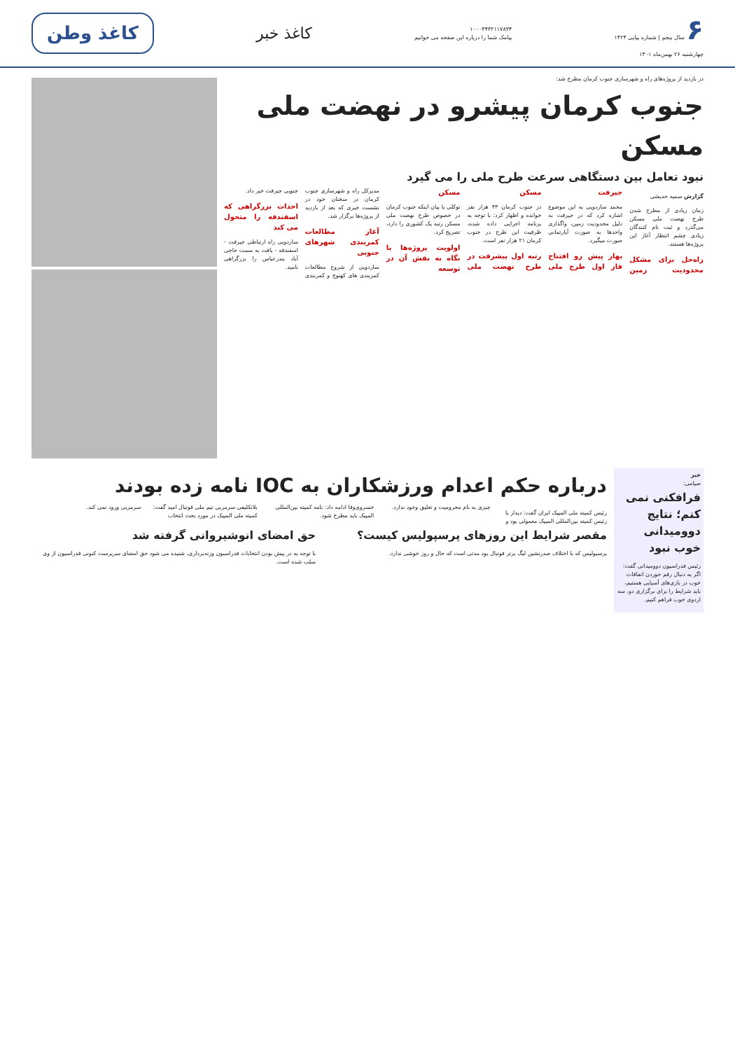۶ سال پنجم | شماره پیاپی ۱۴۲۴
چهارشنبه ۲۶ بهمن‌ماه ۱۴۰۱
۱۰۰۰۳۴۳۲۱۱۷۸۳۴
پیامک شما را درباره این صفحه می خوانیم
کاغذ خبر
کاغذ وطن
در بازدید از پروژه‌های راه و شهرسازی جنوب کرمان مطرح شد:
جنوب کرمان پیشرو در نهضت ملی مسکن
نبود تعامل بین دستگاهی سرعت طرح ملی را می گیرد
گزارش سمیه خدیشی
زمان زیادی از مطرح شدن طرح نهضت ملی مسکن می‌گذرد و ثبت نام کنندگان زیادی چشم انتظار آغاز این پروژه‌ها هستند.
راه‌حل برای مشکل محدودیت زمین جیرفت
محمد ساردویی به این موضوع اشاره کرد که در جیرفت به دلیل محدودیت زمین، واگذاری واحدها به صورت آپارتمانی صورت میگیرد.
بهار پیش رو افتتاح فاز اول طرح ملی مسکن
در جنوب کرمان ۳۳ هزار نفر خوانده و اظهار کرد: با توجه به برنامه اجرایی داده شده، ظرفیت این طرح در جنوب کرمان ۲۱ هزار نفر است.
رتبه اول پیشرفت در طرح نهضت ملی مسکن
توکلی با بیان اینکه جنوب کرمان در خصوص طرح نهضت ملی مسکن رتبه یک کشوری را دارد، تصریح کرد.
اولویت پروژه‌ها با نگاه به نقش آن در توسعه
مدیرکل راه و شهرسازی جنوب کرمان در سخنان خود در نشست خبری که بعد از بازدید از پروژه‌ها برگزار شد.
آغاز مطالعات کمربندی شهرهای جنوبی
ساردویی از شروع مطالعات کمربندی های کهنوج و کمربندی جنوبی جیرفت خبر داد.
احداث بزرگراهی که اسفندقه را متحول می کند
ساردویی راه ارتباطی جیرفت - اسفندقه - بافت به سمت حاجی آباد بندرعباس را بزرگراهی نامید.
خبر
صیامی:
فرافکنی نمی کنم؛ نتایج دوومیدانی خوب نبود
رئیس فدراسیون دوومیدانی گفت: اگر به دنبال رقم خوردن اتفاقات خوب در بازی‌های آسیایی هستیم، باید شرایط را برای برگزاری دو، سه اردوی خوب فراهم کنیم.
درباره حکم اعدام ورزشکاران به IOC نامه زده بودند
رئیس کمیته ملی المپیک ایران گفت: دیدار با رئیس کمیته بین‌المللی المپیک معمولی بود و چیزی به نام محرومیت و تعلیق وجود ندارد.
خسروی‌وفا ادامه داد: نامه کمیته بین‌المللی المپیک باید مطرح شود.
بلاتکلیفی سرمربی تیم ملی فوتبال امید گفت: کمیته ملی المپیک در مورد بحث انتخاب سرمربی ورود نمی کند.
مقصر شرایط این روزهای پرسپولیس کیست؟
پرسپولیس که با اختلاف صدرنشین لیگ برتر فوتبال بود مدتی است که حال و روز خوشی ندارد.
حق امضای انوشیروانی گرفته شد
با توجه به در پیش بودن انتخابات فدراسیون وزنه‌برداری، شنیده می شود حق امضای سرپرست کنونی فدراسیون از وی سلب شده است.